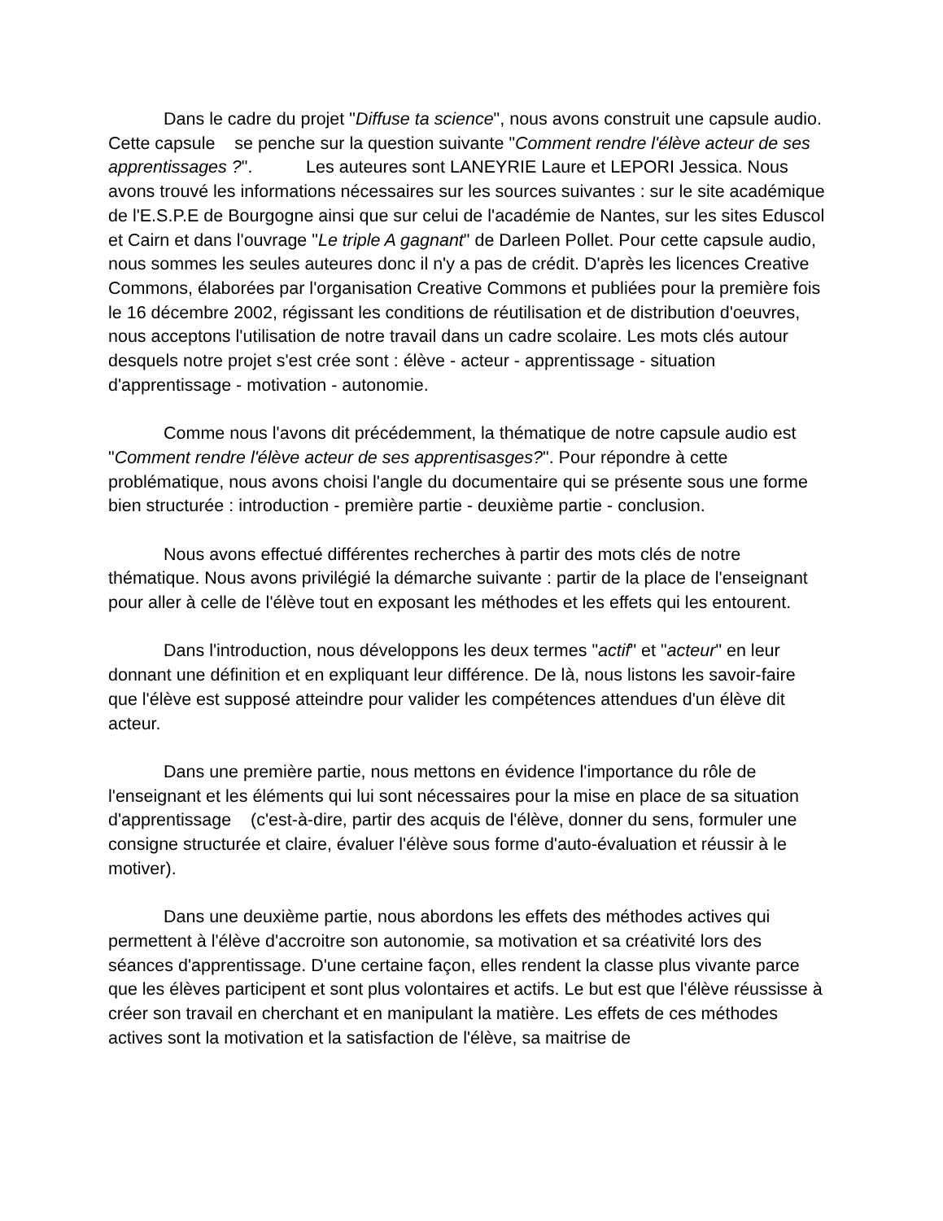Dans le cadre du projet "Diffuse ta science", nous avons construit une capsule audio. Cette capsule se penche sur la question suivante "Comment rendre l'élève acteur de ses apprentissages ?". Les auteures sont LANEYRIE Laure et LEPORI Jessica. Nous avons trouvé les informations nécessaires sur les sources suivantes : sur le site académique de l'E.S.P.E de Bourgogne ainsi que sur celui de l'académie de Nantes, sur les sites Eduscol et Cairn et dans l'ouvrage "Le triple A gagnant" de Darleen Pollet. Pour cette capsule audio, nous sommes les seules auteures donc il n'y a pas de crédit. D'après les licences Creative Commons, élaborées par l'organisation Creative Commons et publiées pour la première fois le 16 décembre 2002, régissant les conditions de réutilisation et de distribution d'oeuvres, nous acceptons l'utilisation de notre travail dans un cadre scolaire. Les mots clés autour desquels notre projet s'est crée sont : élève - acteur - apprentissage - situation d'apprentissage - motivation - autonomie.
Comme nous l'avons dit précédemment, la thématique de notre capsule audio est "Comment rendre l'élève acteur de ses apprentisasges?". Pour répondre à cette problématique, nous avons choisi l'angle du documentaire qui se présente sous une forme bien structurée : introduction - première partie - deuxième partie - conclusion.
Nous avons effectué différentes recherches à partir des mots clés de notre thématique. Nous avons privilégié la démarche suivante : partir de la place de l'enseignant pour aller à celle de l'élève tout en exposant les méthodes et les effets qui les entourent.
Dans l'introduction, nous développons les deux termes "actif" et "acteur" en leur donnant une définition et en expliquant leur différence. De là, nous listons les savoir-faire que l'élève est supposé atteindre pour valider les compétences attendues d'un élève dit acteur.
Dans une première partie, nous mettons en évidence l'importance du rôle de l'enseignant et les éléments qui lui sont nécessaires pour la mise en place de sa situation d'apprentissage (c'est-à-dire, partir des acquis de l'élève, donner du sens, formuler une consigne structurée et claire, évaluer l'élève sous forme d'auto-évaluation et réussir à le motiver).
Dans une deuxième partie, nous abordons les effets des méthodes actives qui permettent à l'élève d'accroitre son autonomie, sa motivation et sa créativité lors des séances d'apprentissage. D'une certaine façon, elles rendent la classe plus vivante parce que les élèves participent et sont plus volontaires et actifs. Le but est que l'élève réussisse à créer son travail en cherchant et en manipulant la matière. Les effets de ces méthodes actives sont la motivation et la satisfaction de l'élève, sa maitrise de